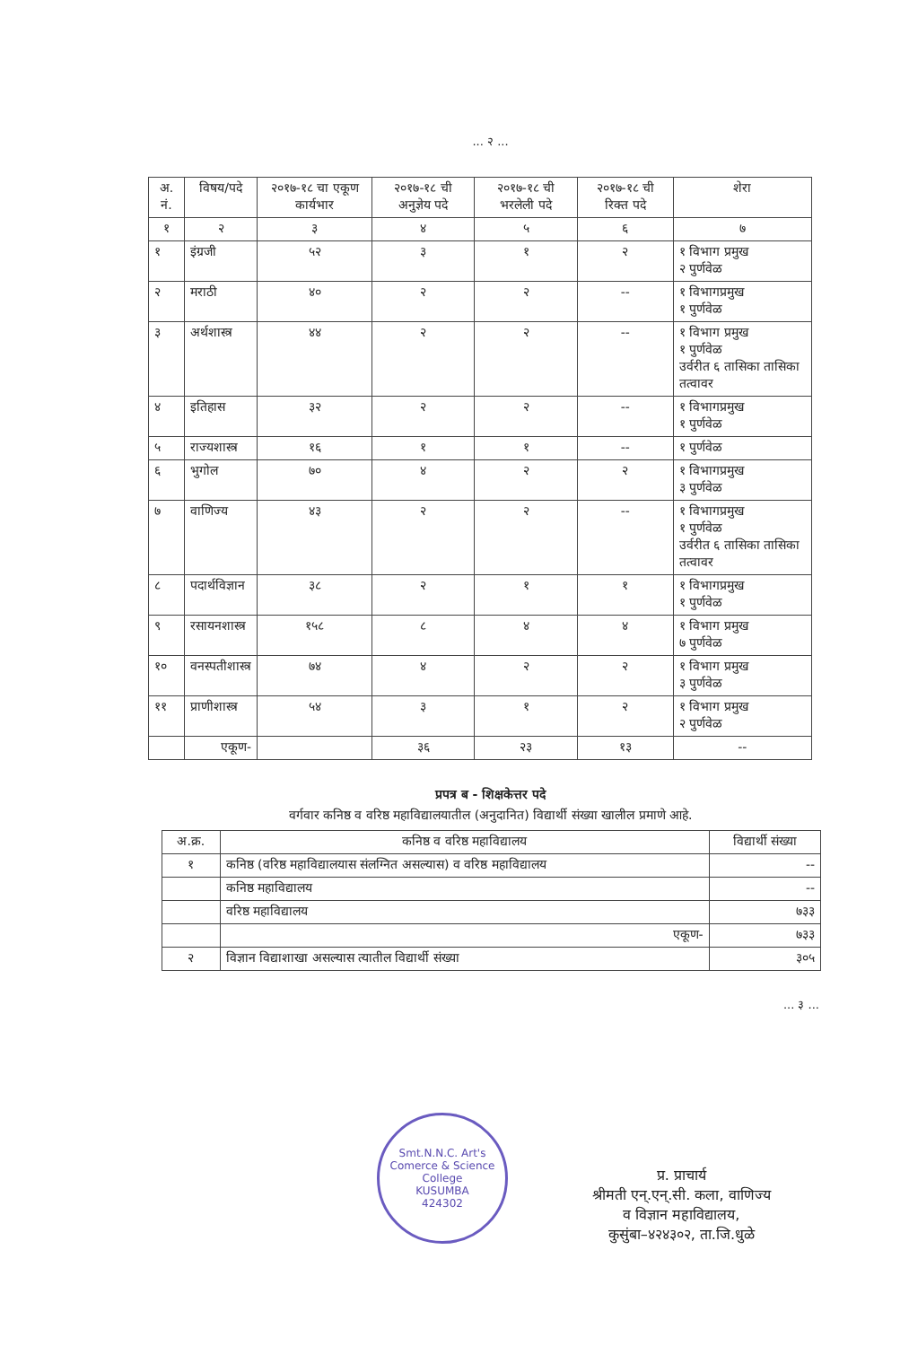... २ ...
| अ. नं. | विषय/पदे | २०१७-१८ चा एकूण कार्यभार | २०१७-१८ ची अनुज्ञेय पदे | २०१७-१८ ची भरलेली पदे | २०१७-१८ ची रिक्त पदे | शेरा |
| --- | --- | --- | --- | --- | --- | --- |
| १ | २ | ३ | ४ | ५ | ६ | ७ |
| १ | इंग्रजी | ५२ | ३ | १ | २ | १ विभाग प्रमुख २ पुर्णवेळ |
| २ | मराठी | ४० | २ | २ | -- | १ विभागप्रमुख १ पुर्णवेळ |
| ३ | अर्थशास्त्र | ४४ | २ | २ | -- | १ विभाग प्रमुख १ पुर्णवेळ उर्वरीत ६ तासिका तासिका तत्वावर |
| ४ | इतिहास | ३२ | २ | २ | -- | १ विभागप्रमुख १ पुर्णवेळ |
| ५ | राज्यशास्त्र | १६ | १ | १ | -- | १ पुर्णवेळ |
| ६ | भुगोल | ७० | ४ | २ | २ | १ विभागप्रमुख ३ पुर्णवेळ |
| ७ | वाणिज्य | ४३ | २ | २ | -- | १ विभागप्रमुख १ पुर्णवेळ उर्वरीत ६ तासिका तासिका तत्वावर |
| ८ | पदार्थविज्ञान | ३८ | २ | १ | १ | १ विभागप्रमुख १ पुर्णवेळ |
| ९ | रसायनशास्त्र | १५८ | ८ | ४ | ४ | १ विभाग प्रमुख ७ पुर्णवेळ |
| १० | वनस्पतीशास्त्र | ७४ | ४ | २ | २ | १ विभाग प्रमुख ३ पुर्णवेळ |
| ११ | प्राणीशास्त्र | ५४ | ३ | १ | २ | १ विभाग प्रमुख २ पुर्णवेळ |
| | एकूण- | | ३६ | २३ | १३ | -- |
प्रपत्र ब - शिक्षकेत्तर पदे
वर्गवार कनिष्ठ व वरिष्ठ महाविद्यालयातील (अनुदानित) विद्यार्थी संख्या खालील प्रमाणे आहे.
| अ.क्र. | कनिष्ठ व वरिष्ठ महाविद्यालय | विद्यार्थी संख्या |
| --- | --- | --- |
| १ | कनिष्ठ (वरिष्ठ महाविद्यालयास संलग्नित असल्यास) व वरिष्ठ महाविद्यालय | -- |
| | कनिष्ठ महाविद्यालय | -- |
| | वरिष्ठ महाविद्यालय | ७३३ |
| | एकूण- | ७३३ |
| २ | विज्ञान विद्याशाखा असल्यास त्यातील विद्यार्थी संख्या | ३०५ |
... ३ ...
Smt.N.N.C. Art's Comerce & Science College
KUSUMBA
424302
प्र. प्राचार्य
श्रीमती एन्.एन्.सी. कला, वाणिज्य
व विज्ञान महाविद्यालय,
कुसुंबा–४२४३०२, ता.जि.धुळे